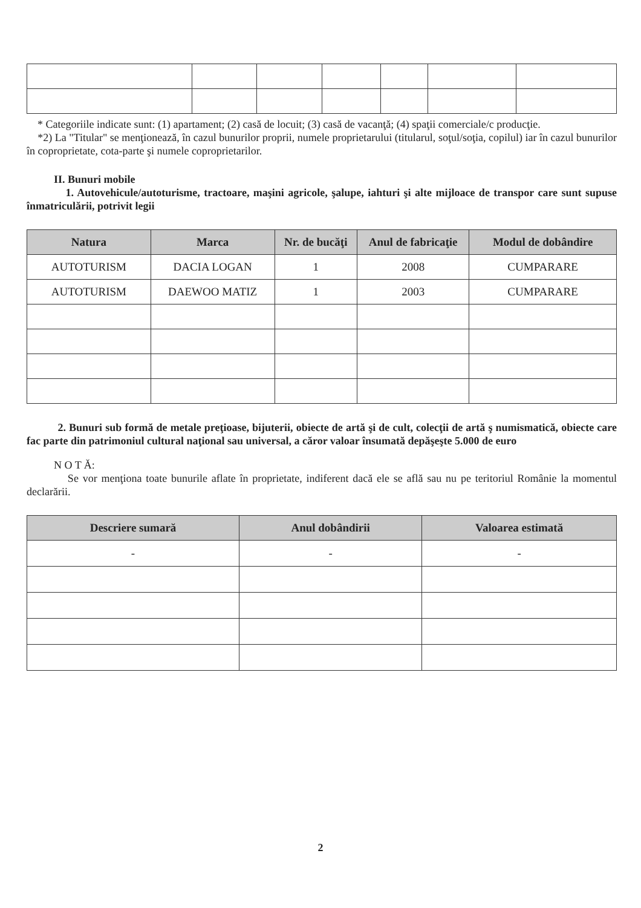* Categoriile indicate sunt: (1) apartament; (2) casă de locuit; (3) casă de vacanţă; (4) spaţii comerciale/c producţie.
*2) La "Titular" se menţionează, în cazul bunurilor proprii, numele proprietarului (titularul, soţul/soţia, copilul) iar în cazul bunurilor în coproprietate, cota-parte şi numele coproprietarilor.
II. Bunuri mobile
1. Autovehicule/autoturisme, tractoare, maşini agricole, şalupe, iahturi şi alte mijloace de transpor care sunt supuse înmatriculării, potrivit legii
| Natura | Marca | Nr. de bucăţi | Anul de fabricaţie | Modul de dobândire |
| --- | --- | --- | --- | --- |
| AUTOTURISM | DACIA LOGAN | 1 | 2008 | CUMPARARE |
| AUTOTURISM | DAEWOO MATIZ | 1 | 2003 | CUMPARARE |
2. Bunuri sub formă de metale preţioase, bijuterii, obiecte de artă şi de cult, colecţii de artă ş numismatică, obiecte care fac parte din patrimoniul cultural naţional sau universal, a căror valoar însumată depăşeşte 5.000 de euro
N O T Ă:
Se vor menţiona toate bunurile aflate în proprietate, indiferent dacă ele se află sau nu pe teritoriul Românie la momentul declarării.
| Descriere sumară | Anul dobândirii | Valoarea estimată |
| --- | --- | --- |
| - | - | - |
2